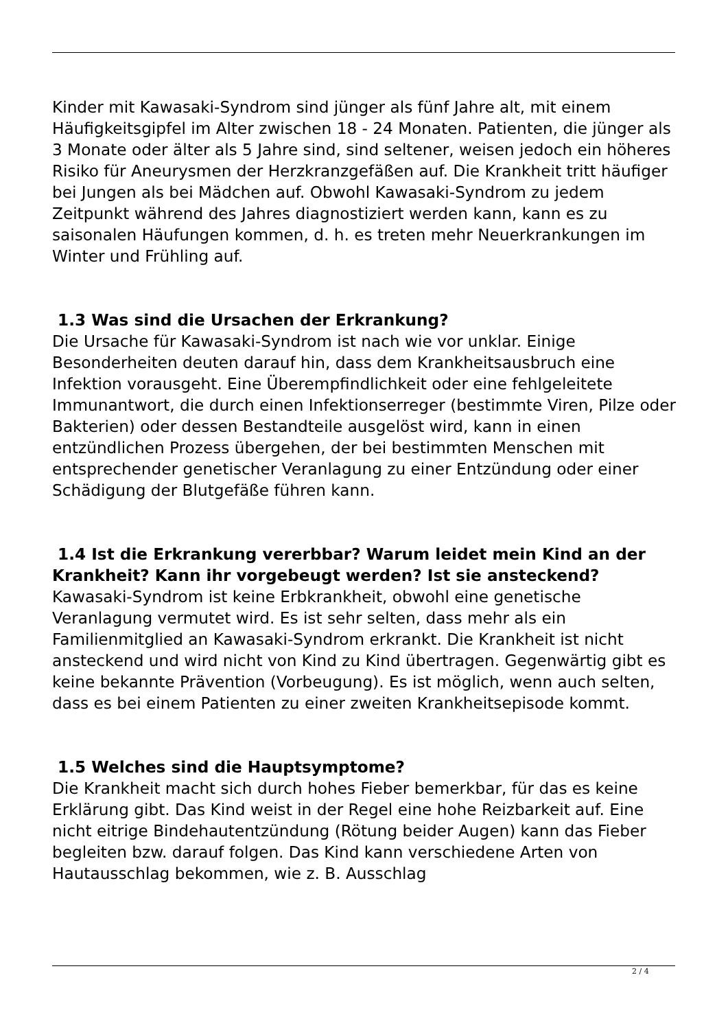Kinder mit Kawasaki-Syndrom sind jünger als fünf Jahre alt, mit einem Häufigkeitsgipfel im Alter zwischen 18 - 24 Monaten. Patienten, die jünger als 3 Monate oder älter als 5 Jahre sind, sind seltener, weisen jedoch ein höheres Risiko für Aneurysmen der Herzkranzgefäßen auf. Die Krankheit tritt häufiger bei Jungen als bei Mädchen auf. Obwohl Kawasaki-Syndrom zu jedem Zeitpunkt während des Jahres diagnostiziert werden kann, kann es zu saisonalen Häufungen kommen, d. h. es treten mehr Neuerkrankungen im Winter und Frühling auf.
1.3 Was sind die Ursachen der Erkrankung?
Die Ursache für Kawasaki-Syndrom ist nach wie vor unklar. Einige Besonderheiten deuten darauf hin, dass dem Krankheitsausbruch eine Infektion vorausgeht. Eine Überempfindlichkeit oder eine fehlgeleitete Immunantwort, die durch einen Infektionserreger (bestimmte Viren, Pilze oder Bakterien) oder dessen Bestandteile ausgelöst wird, kann in einen entzündlichen Prozess übergehen, der bei bestimmten Menschen mit entsprechender genetischer Veranlagung zu einer Entzündung oder einer Schädigung der Blutgefäße führen kann.
1.4 Ist die Erkrankung vererbbar? Warum leidet mein Kind an der Krankheit? Kann ihr vorgebeugt werden? Ist sie ansteckend?
Kawasaki-Syndrom ist keine Erbkrankheit, obwohl eine genetische Veranlagung vermutet wird. Es ist sehr selten, dass mehr als ein Familienmitglied an Kawasaki-Syndrom erkrankt. Die Krankheit ist nicht ansteckend und wird nicht von Kind zu Kind übertragen. Gegenwärtig gibt es keine bekannte Prävention (Vorbeugung). Es ist möglich, wenn auch selten, dass es bei einem Patienten zu einer zweiten Krankheitsepisode kommt.
1.5 Welches sind die Hauptsymptome?
Die Krankheit macht sich durch hohes Fieber bemerkbar, für das es keine Erklärung gibt. Das Kind weist in der Regel eine hohe Reizbarkeit auf. Eine nicht eitrige Bindehautentzündung (Rötung beider Augen) kann das Fieber begleiten bzw. darauf folgen. Das Kind kann verschiedene Arten von Hautausschlag bekommen, wie z. B. Ausschlag
2 / 4